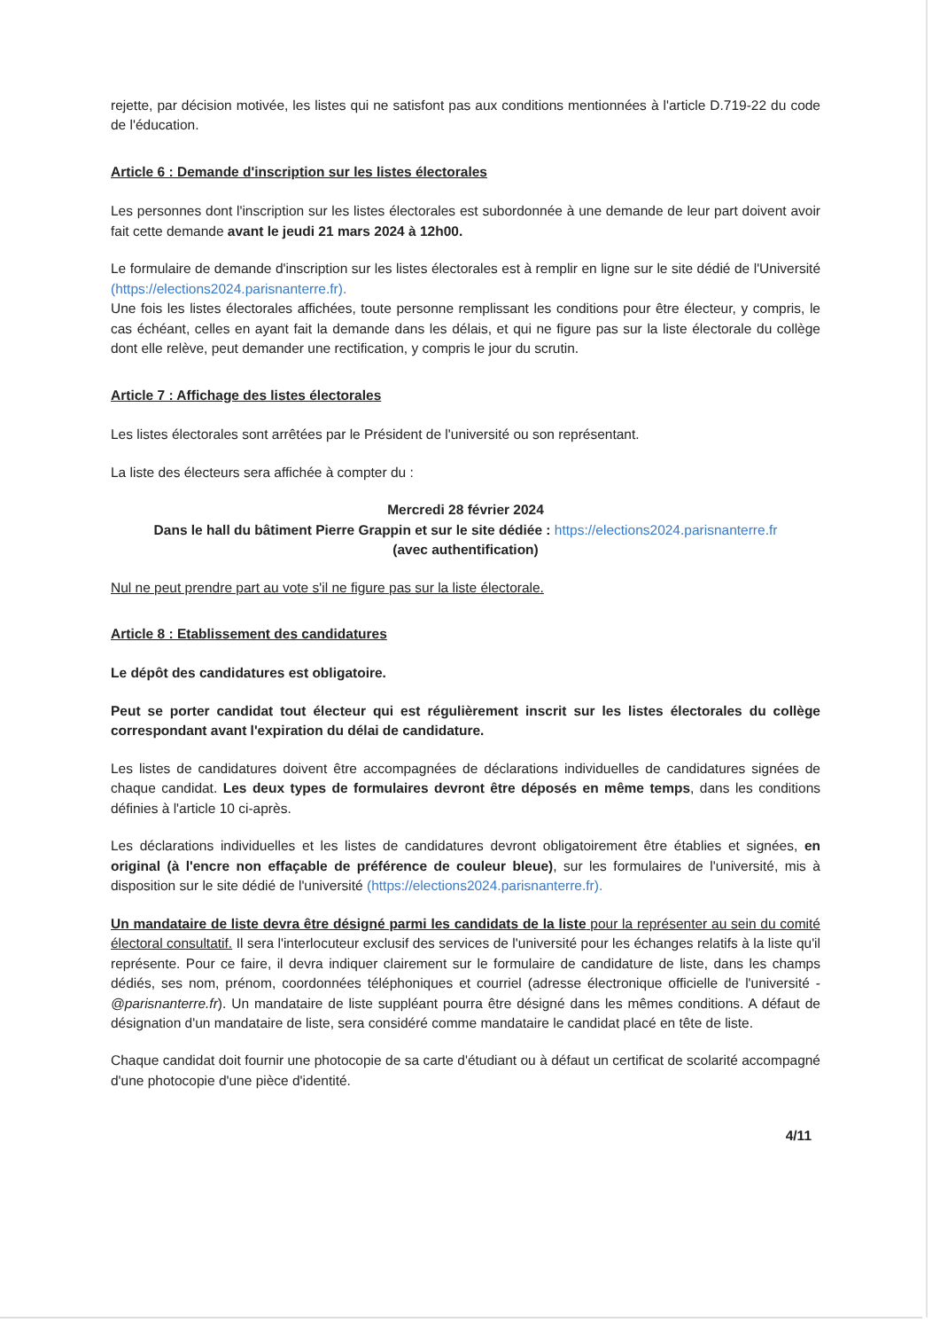rejette, par décision motivée, les listes qui ne satisfont pas aux conditions mentionnées à l'article D.719-22 du code de l'éducation.
Article 6 : Demande d'inscription sur les listes électorales
Les personnes dont l'inscription sur les listes électorales est subordonnée à une demande de leur part doivent avoir fait cette demande avant le jeudi 21 mars 2024 à 12h00.
Le formulaire de demande d'inscription sur les listes électorales est à remplir en ligne sur le site dédié de l'Université (https://elections2024.parisnanterre.fr).
Une fois les listes électorales affichées, toute personne remplissant les conditions pour être électeur, y compris, le cas échéant, celles en ayant fait la demande dans les délais, et qui ne figure pas sur la liste électorale du collège dont elle relève, peut demander une rectification, y compris le jour du scrutin.
Article 7 : Affichage des listes électorales
Les listes électorales sont arrêtées par le Président de l'université ou son représentant.
La liste des électeurs sera affichée à compter du :
Mercredi 28 février 2024
Dans le hall du bâtiment Pierre Grappin et sur le site dédiée : https://elections2024.parisnanterre.fr
(avec authentification)
Nul ne peut prendre part au vote s'il ne figure pas sur la liste électorale.
Article 8 : Etablissement des candidatures
Le dépôt des candidatures est obligatoire.
Peut se porter candidat tout électeur qui est régulièrement inscrit sur les listes électorales du collège correspondant avant l'expiration du délai de candidature.
Les listes de candidatures doivent être accompagnées de déclarations individuelles de candidatures signées de chaque candidat. Les deux types de formulaires devront être déposés en même temps, dans les conditions définies à l'article 10 ci-après.
Les déclarations individuelles et les listes de candidatures devront obligatoirement être établies et signées, en original (à l'encre non effaçable de préférence de couleur bleue), sur les formulaires de l'université, mis à disposition sur le site dédié de l'université (https://elections2024.parisnanterre.fr).
Un mandataire de liste devra être désigné parmi les candidats de la liste pour la représenter au sein du comité électoral consultatif. Il sera l'interlocuteur exclusif des services de l'université pour les échanges relatifs à la liste qu'il représente. Pour ce faire, il devra indiquer clairement sur le formulaire de candidature de liste, dans les champs dédiés, ses nom, prénom, coordonnées téléphoniques et courriel (adresse électronique officielle de l'université - @parisnanterre.fr). Un mandataire de liste suppléant pourra être désigné dans les mêmes conditions. A défaut de désignation d'un mandataire de liste, sera considéré comme mandataire le candidat placé en tête de liste.
Chaque candidat doit fournir une photocopie de sa carte d'étudiant ou à défaut un certificat de scolarité accompagné d'une photocopie d'une pièce d'identité.
4/11